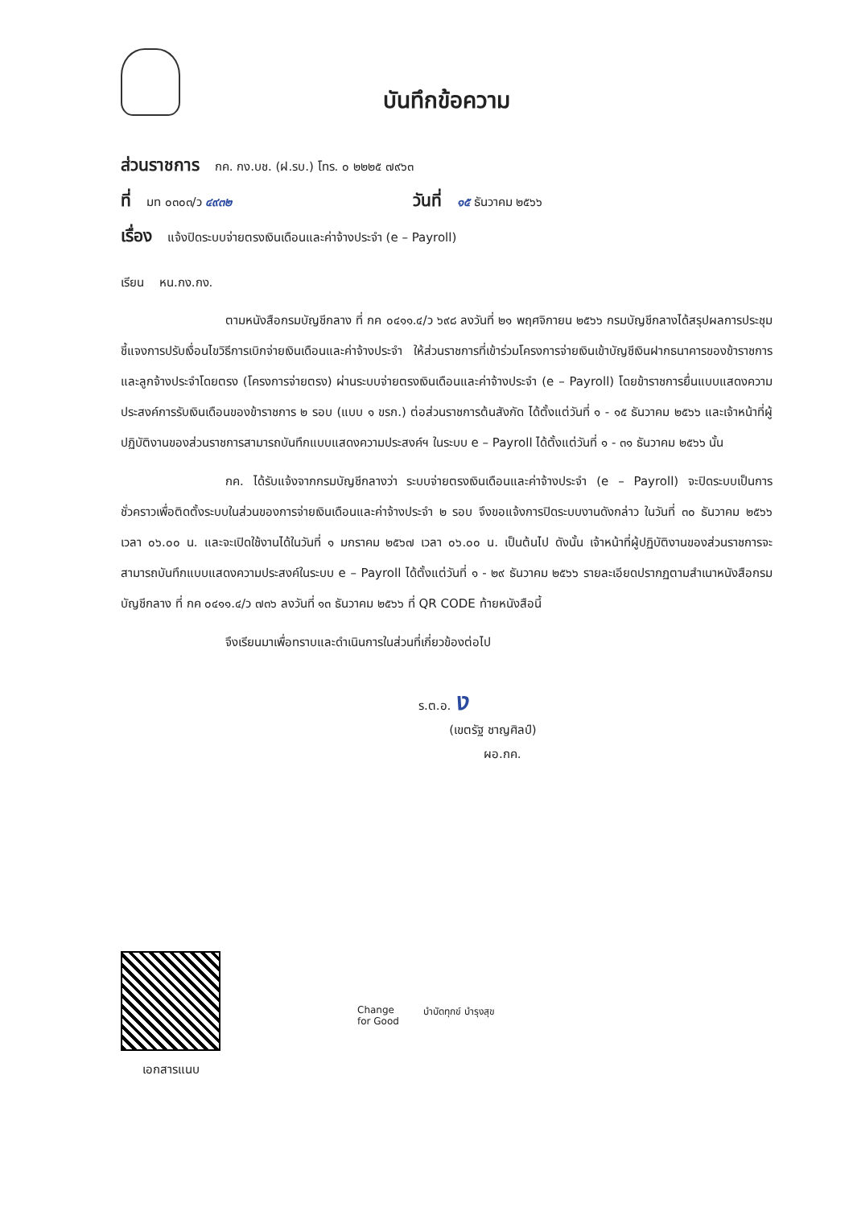บันทึกข้อความ
ส่วนราชการ กค. กง.บช. (ฝ.รบ.) โทร. ๐ ๒๒๒๕ ๗๙๖๓
ที่ มท ๐๓๐๓/ว ๔๙๓๒ วันที่ ๑๕ ธันวาคม ๒๕๖๖
เรื่อง แจ้งปิดระบบจ่ายตรงเงินเดือนและค่าจ้างประจำ (e – Payroll)
เรียน หน.กง.กง.
ตามหนังสือกรมบัญชีกลาง ที่ กค ๐๔๑๑.๔/ว ๖๙๘ ลงวันที่ ๒๑ พฤศจิกายน ๒๕๖๖ กรมบัญชีกลางได้สรุปผลการประชุมชี้แจงการปรับเงื่อนไขวิธีการเบิกจ่ายเงินเดือนและค่าจ้างประจำ ให้ส่วนราชการที่เข้าร่วมโครงการจ่ายเงินเข้าบัญชีเงินฝากธนาคารของข้าราชการและลูกจ้างประจำโดยตรง (โครงการจ่ายตรง) ผ่านระบบจ่ายตรงเงินเดือนและค่าจ้างประจำ (e – Payroll) โดยข้าราชการยื่นแบบแสดงความประสงค์การรับเงินเดือนของข้าราชการ ๒ รอบ (แบบ ๑ ขรก.) ต่อส่วนราชการต้นสังกัด ได้ตั้งแต่วันที่ ๑ - ๑๕ ธันวาคม ๒๕๖๖ และเจ้าหน้าที่ผู้ปฏิบัติงานของส่วนราชการสามารถบันทึกแบบแสดงความประสงค์ฯ ในระบบ e – Payroll ได้ตั้งแต่วันที่ ๑ - ๓๑ ธันวาคม ๒๕๖๖ นั้น
กค. ได้รับแจ้งจากกรมบัญชีกลางว่า ระบบจ่ายตรงเงินเดือนและค่าจ้างประจำ (e – Payroll) จะปิดระบบเป็นการชั่วคราวเพื่อติดตั้งระบบในส่วนของการจ่ายเงินเดือนและค่าจ้างประจำ ๒ รอบ จึงขอแจ้งการปิดระบบงานดังกล่าว ในวันที่ ๓๐ ธันวาคม ๒๕๖๖ เวลา ๐๖.๐๐ น. และจะเปิดใช้งานได้ในวันที่ ๑ มกราคม ๒๕๖๗ เวลา ๐๖.๐๐ น. เป็นต้นไป ดังนั้น เจ้าหน้าที่ผู้ปฏิบัติงานของส่วนราชการจะสามารถบันทึกแบบแสดงความประสงค์ในระบบ e – Payroll ได้ตั้งแต่วันที่ ๑ - ๒๙ ธันวาคม ๒๕๖๖ รายละเอียดปรากฏตามสำเนาหนังสือกรมบัญชีกลาง ที่ กค ๐๔๑๑.๔/ว ๗๓๖ ลงวันที่ ๑๓ ธันวาคม ๒๕๖๖ ที่ QR CODE ท้ายหนังสือนี้
จึงเรียนมาเพื่อทราบและดำเนินการในส่วนที่เกี่ยวข้องต่อไป
ร.ต.อ. ง
(เขตรัฐ ชาญศิลป์)
ผอ.กค.
เอกสารแนบ
Change
for Good บำบัดทุกข์ บำรุงสุข